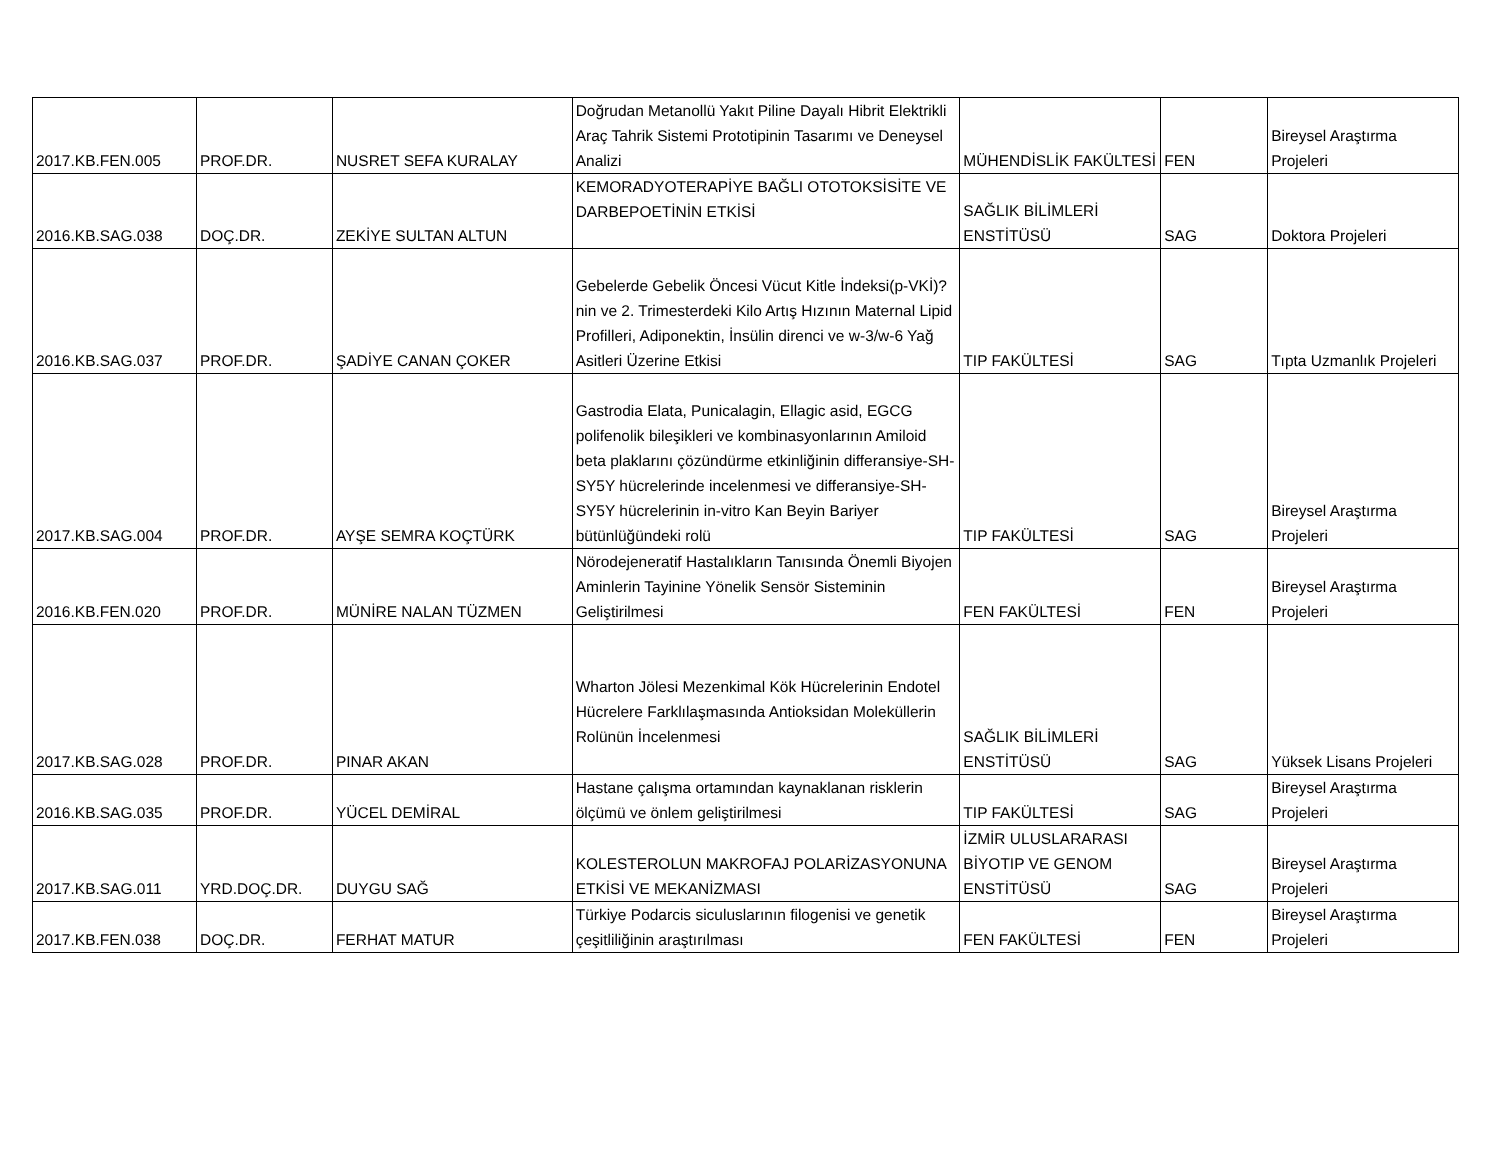| 2017.KB.FEN.005 | PROF.DR. | NUSRET SEFA KURALAY | Doğrudan Metanollü Yakıt Piline Dayalı Hibrit Elektrikli Araç Tahrik Sistemi Prototipinin Tasarımı ve Deneysel Analizi | MÜHENDİSLİK FAKÜLTESİ | FEN | Bireysel Araştırma Projeleri |
| 2016.KB.SAG.038 | DOÇ.DR. | ZEKİYE SULTAN ALTUN | KEMORADYOTERAPİYE BAĞLI OTOTOKSİSİTE VE DARBEPOETİNİN ETKİSİ | SAĞLIK BİLİMLERİ ENSTİTÜSÜ | SAG | Doktora Projeleri |
| 2016.KB.SAG.037 | PROF.DR. | ŞADİYE CANAN ÇOKER | Gebelerde Gebelik Öncesi Vücut Kitle İndeksi(p-VKİ)?nin ve 2. Trimesterdeki Kilo Artış Hızının Maternal Lipid Profilleri, Adiponektin, İnsülin direnci ve w-3/w-6 Yağ Asitleri Üzerine Etkisi | TIP FAKÜLTESİ | SAG | Tıpta Uzmanlık Projeleri |
| 2017.KB.SAG.004 | PROF.DR. | AYŞE SEMRA KOÇTÜRK | Gastrodia Elata, Punicalagin, Ellagic asid, EGCG polifenolik bileşikleri ve kombinasyonlarının Amiloid beta plaklarını çözündürme etkinliğinin differansiye-SH-SY5Y hücrelerinde incelenmesi ve differansiye-SH-SY5Y hücrelerinin in-vitro Kan Beyin Bariyer bütünlüğündeki rolü | TIP FAKÜLTESİ | SAG | Bireysel Araştırma Projeleri |
| 2016.KB.FEN.020 | PROF.DR. | MÜNİRE NALAN TÜZMEN | Nörodejeneratif Hastalıkların Tanısında Önemli Biyojen Aminlerin Tayinine Yönelik Sensör Sisteminin Geliştirilmesi | FEN FAKÜLTESİ | FEN | Bireysel Araştırma Projeleri |
| 2017.KB.SAG.028 | PROF.DR. | PINAR AKAN | Wharton Jölesi Mezenkimal Kök Hücrelerinin Endotel Hücrelere Farklılaşmasında Antioksidan Moleküllerin Rolünün İncelenmesi | SAĞLIK BİLİMLERİ ENSTİTÜSÜ | SAG | Yüksek Lisans Projeleri |
| 2016.KB.SAG.035 | PROF.DR. | YÜCEL DEMİRAL | Hastane çalışma ortamından kaynaklanan risklerin ölçümü ve önlem geliştirilmesi | TIP FAKÜLTESİ | SAG | Bireysel Araştırma Projeleri |
| 2017.KB.SAG.011 | YRD.DOÇ.DR. | DUYGU SAĞ | KOLESTEROLUN MAKROFAJ POLARİZASYONUNA ETKİSİ VE MEKANİZMASI | İZMİR ULUSLARARASI BİYOTIP VE GENOM ENSTİTÜSÜ | SAG | Bireysel Araştırma Projeleri |
| 2017.KB.FEN.038 | DOÇ.DR. | FERHAT MATUR | Türkiye Podarcis siculuslarının filogenisi ve genetik çeşitliliğinin araştırılması | FEN FAKÜLTESİ | FEN | Bireysel Araştırma Projeleri |